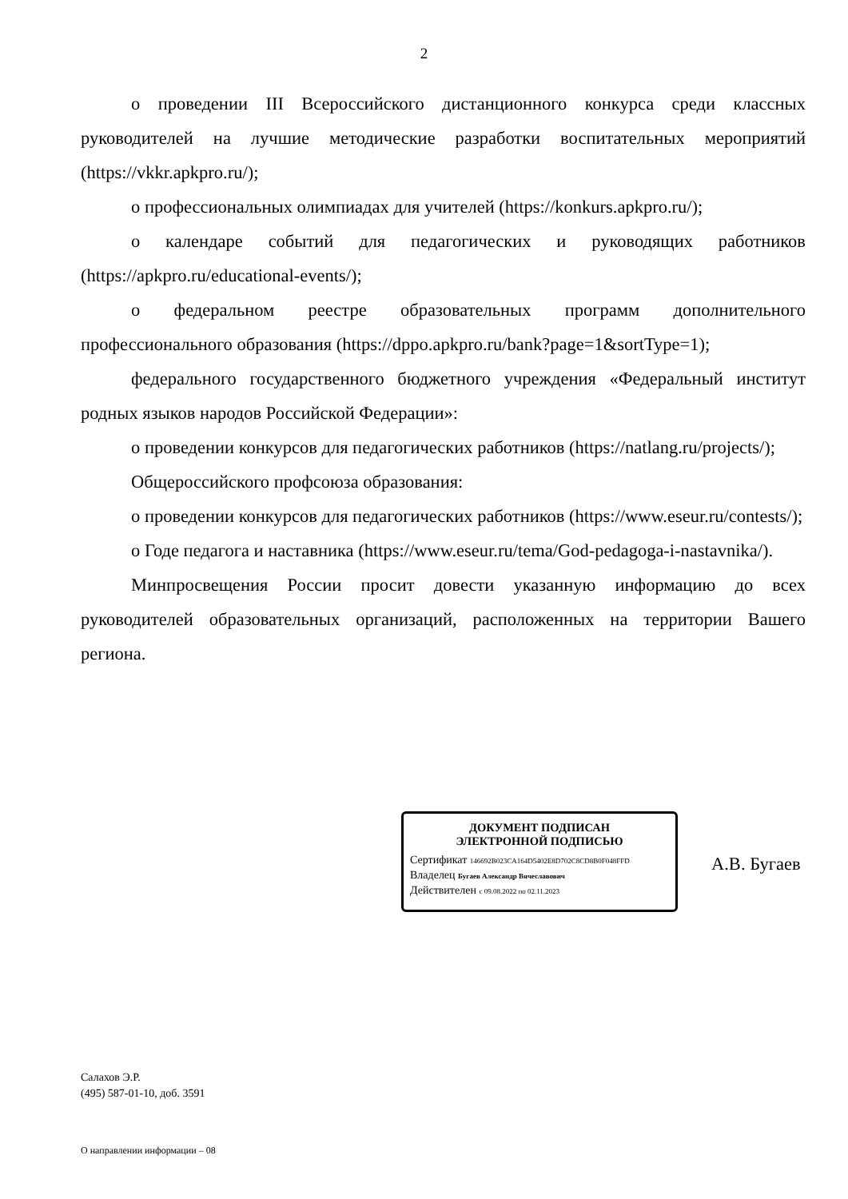2
о проведении III Всероссийского дистанционного конкурса среди классных руководителей на лучшие методические разработки воспитательных мероприятий (https://vkkr.apkpro.ru/);
о профессиональных олимпиадах для учителей (https://konkurs.apkpro.ru/);
о календаре событий для педагогических и руководящих работников (https://apkpro.ru/educational-events/);
о федеральном реестре образовательных программ дополнительного профессионального образования (https://dppo.apkpro.ru/bank?page=1&sortType=1);
федерального государственного бюджетного учреждения «Федеральный институт родных языков народов Российской Федерации»:
о проведении конкурсов для педагогических работников (https://natlang.ru/projects/);
Общероссийского профсоюза образования:
о проведении конкурсов для педагогических работников (https://www.eseur.ru/contests/);
о Годе педагога и наставника (https://www.eseur.ru/tema/God-pedagoga-i-nastavnika/).
Минпросвещения России просит довести указанную информацию до всех руководителей образовательных организаций, расположенных на территории Вашего региона.
ДОКУМЕНТ ПОДПИСАН
ЭЛЕКТРОННОЙ ПОДПИСЬЮ
Сертификат 146692B023CA164D5402E8D702C8CD8B0F048FFD
Владелец Бугаев Александр Вячеславович
Действителен с 09.08.2022 по 02.11.2023
А.В. Бугаев
Салахов Э.Р.
(495) 587-01-10, доб. 3591
О направлении информации – 08